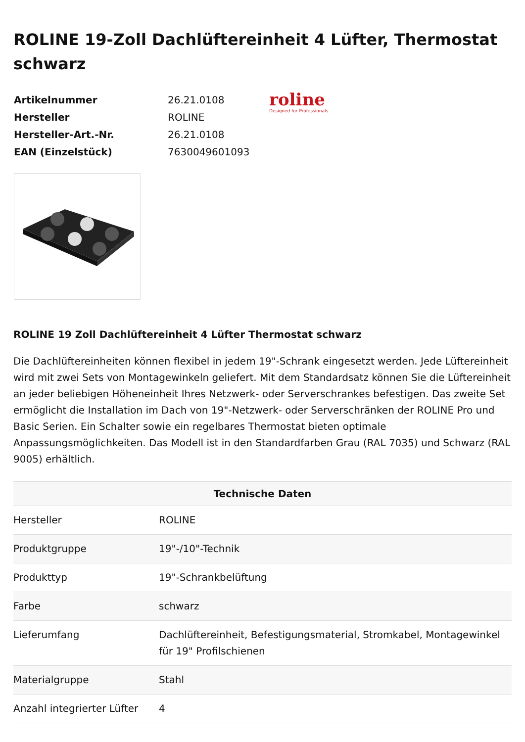ROLINE 19-Zoll Dachlüftereinheit 4 Lüfter, Thermostat schwarz
| Artikelnummer | 26.21.0108 |
| Hersteller | ROLINE |
| Hersteller-Art.-Nr. | 26.21.0108 |
| EAN (Einzelstück) | 7630049601093 |
roline
Designed for Professionals
ROLINE 19 Zoll Dachlüftereinheit 4 Lüfter Thermostat schwarz
Die Dachlüftereinheiten können flexibel in jedem 19"-Schrank eingesetzt werden. Jede Lüftereinheit wird mit zwei Sets von Montagewinkeln geliefert. Mit dem Standardsatz können Sie die Lüftereinheit an jeder beliebigen Höheneinheit Ihres Netzwerk- oder Serverschrankes befestigen. Das zweite Set ermöglicht die Installation im Dach von 19"-Netzwerk- oder Serverschränken der ROLINE Pro und Basic Serien. Ein Schalter sowie ein regelbares Thermostat bieten optimale Anpassungsmöglichkeiten. Das Modell ist in den Standardfarben Grau (RAL 7035) und Schwarz (RAL 9005) erhältlich.
| Technische Daten | |
| --- | --- |
| Hersteller | ROLINE |
| Produktgruppe | 19"-/10"-Technik |
| Produkttyp | 19"-Schrankbelüftung |
| Farbe | schwarz |
| Lieferumfang | Dachlüftereinheit, Befestigungsmaterial, Stromkabel, Montagewinkel für 19" Profilschienen |
| Materialgruppe | Stahl |
| Anzahl integrierter Lüfter | 4 |